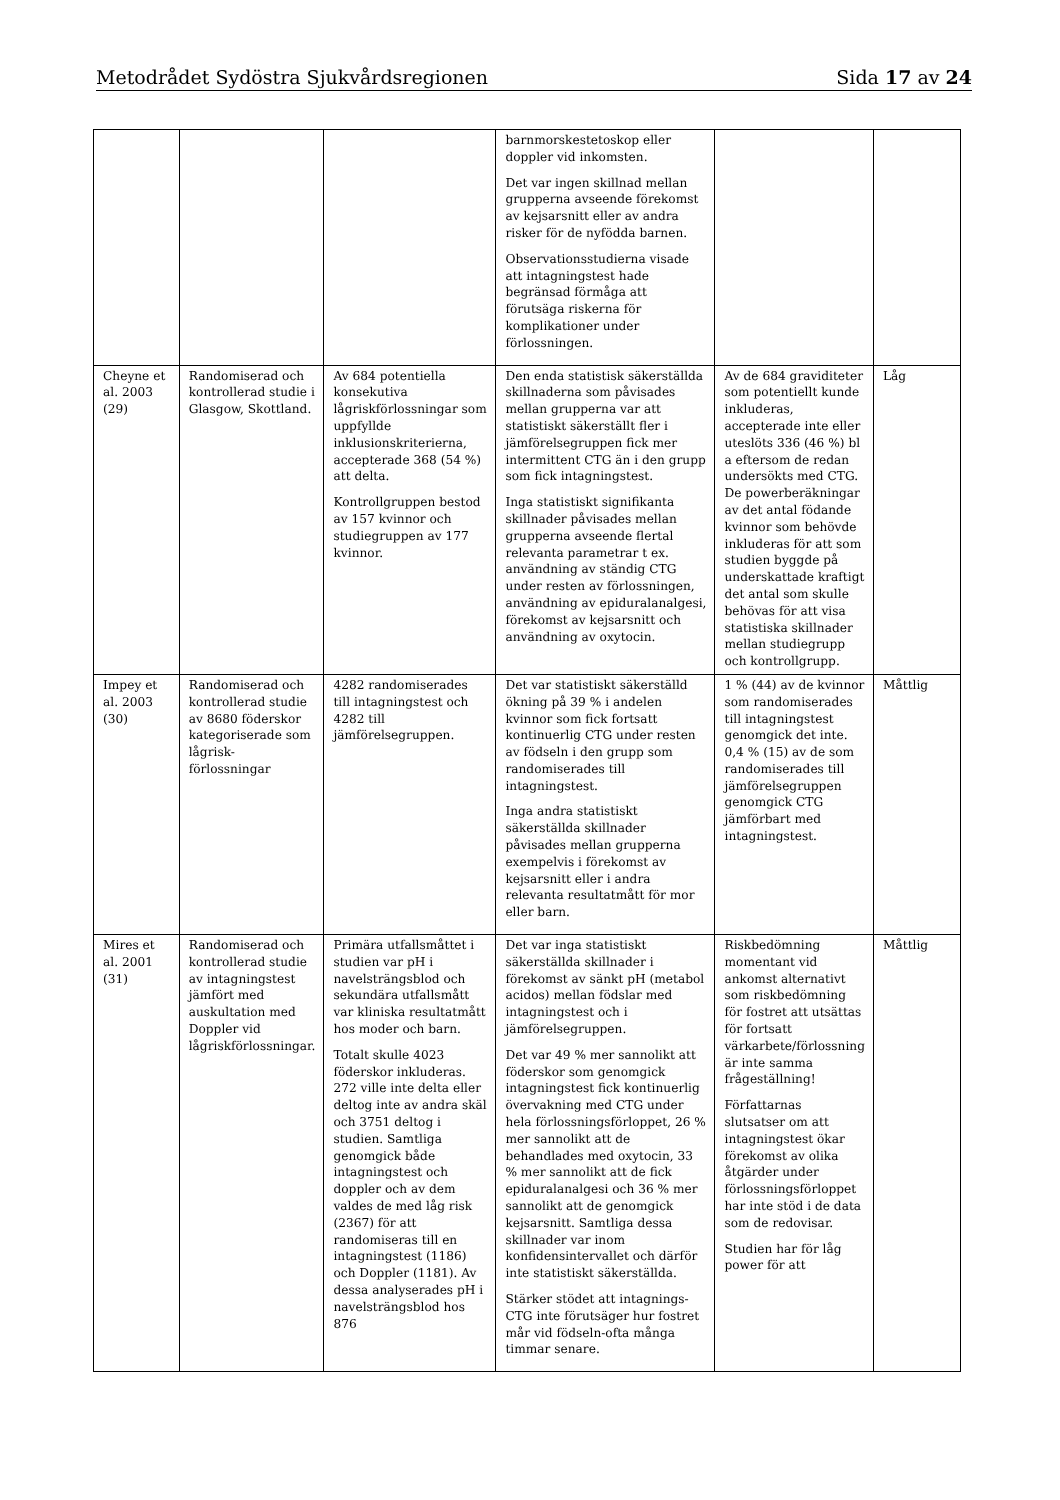Metodrådet Sydöstra Sjukvårdsregionen Sida 17 av 24
| | | | barnmorskestetoskop eller doppler vid inkomsten. Det var ingen skillnad mellan grupperna avseende förekomst av kejsarsnitt eller av andra risker för de nyfödda barnen. Observationsstudierna visade att intagningstest hade begränsad förmåga att förutsäga riskerna för komplikationer under förlossningen. | | |
| Cheyne et al. 2003 (29) | Randomiserad och kontrollerad studie i Glasgow, Skottland. | Av 684 potentiella konsekutiva lågriskförlossningar som uppfyllde inklusionskriterierna, accepterade 368 (54 %) att delta. Kontrollgruppen bestod av 157 kvinnor och studiegruppen av 177 kvinnor. | Den enda statistisk säkerställda skillnaderna som påvisades mellan grupperna var att statistiskt säkerställt fler i jämförelsegruppen fick mer intermittent CTG än i den grupp som fick intagningstest. Inga statistiskt signifikanta skillnader påvisades mellan grupperna avseende flertal relevanta parametrar t ex. användning av ständig CTG under resten av förlossningen, användning av epiduralanalgesi, förekomst av kejsarsnitt och användning av oxytocin. | Av de 684 graviditeter som potentiellt kunde inkluderas, accepterade inte eller uteslöts 336 (46 %) bl a eftersom de redan undersökts med CTG. De powerberäkningar av det antal födande kvinnor som behövde inkluderas för att som studien byggde på underskattade kraftigt det antal som skulle behövas för att visa statistiska skillnader mellan studiegrupp och kontrollgrupp. | Låg |
| Impey et al. 2003 (30) | Randomiserad och kontrollerad studie av 8680 föderskor kategoriserade som lågrisk-förlossningar | 4282 randomiserades till intagningstest och 4282 till jämförelsegruppen. | Det var statistiskt säkerställd ökning på 39 % i andelen kvinnor som fick fortsatt kontinuerlig CTG under resten av födseln i den grupp som randomiserades till intagningstest. Inga andra statistiskt säkerställda skillnader påvisades mellan grupperna exempelvis i förekomst av kejsarsnitt eller i andra relevanta resultatmått för mor eller barn. | 1 % (44) av de kvinnor som randomiserades till intagningstest genomgick det inte. 0,4 % (15) av de som randomiserades till jämförelsegruppen genomgick CTG jämförbart med intagningstest. | Måttlig |
| Mires et al. 2001 (31) | Randomiserad och kontrollerad studie av intagningstest jämfört med auskultation med Doppler vid lågriskförlossningar. | Primära utfallsmåttet i studien var pH i navelsträngsblod och sekundära utfallsmått var kliniska resultatmått hos moder och barn. Totalt skulle 4023 föderskor inkluderas. 272 ville inte delta eller deltog inte av andra skäl och 3751 deltog i studien. Samtliga genomgick både intagningstest och doppler och av dem valdes de med låg risk (2367) för att randomiseras till en intagningstest (1186) och Doppler (1181). Av dessa analyserades pH i navelsträngsblod hos 876 | Det var inga statistiskt säkerställda skillnader i förekomst av sänkt pH (metabol acidos) mellan födslar med intagningstest och i jämförelsegruppen. Det var 49 % mer sannolikt att föderskor som genomgick intagningstest fick kontinuerlig övervakning med CTG under hela förlossningsförloppet, 26 % mer sannolikt att de behandlades med oxytocin, 33 % mer sannolikt att de fick epiduralanalgesi och 36 % mer sannolikt att de genomgick kejsarsnitt. Samtliga dessa skillnader var inom konfidensintervallet och därför inte statistiskt säkerställda. Stärker stödet att intagnings-CTG inte förutsäger hur fostret mår vid födseln-ofta många timmar senare. | Riskbedömning momentant vid ankomst alternativt som riskbedömning för fostret att utsättas för fortsatt värkarbete/förlossning är inte samma frågeställning! Författarnas slutsatser om att intagningstest ökar förekomst av olika åtgärder under förlossningsförloppet har inte stöd i de data som de redovisar. Studien har för låg power för att | Måttlig |